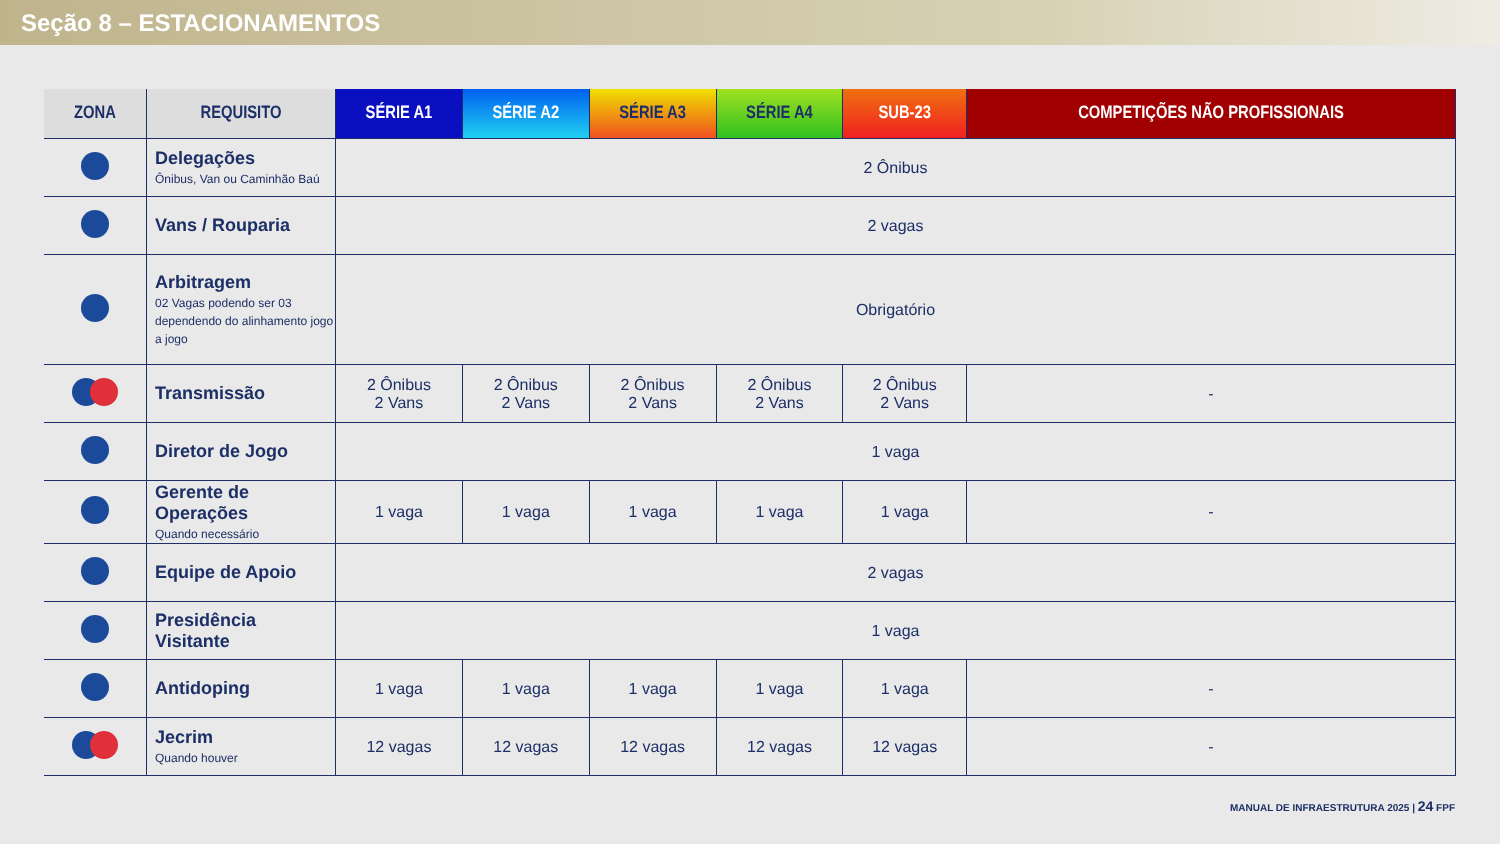Seção 8 – ESTACIONAMENTOS
| ZONA | REQUISITO | SÉRIE A1 | SÉRIE A2 | SÉRIE A3 | SÉRIE A4 | SUB-23 | COMPETIÇÕES NÃO PROFISSIONAIS |
| --- | --- | --- | --- | --- | --- | --- | --- |
| | Delegações Ônibus, Van ou Caminhão Baú | 2 Ônibus | | | | | |
| | Vans / Rouparia | 2 vagas | | | | | |
| | Arbitragem 02 Vagas podendo ser 03 dependendo do alinhamento jogo a jogo | Obrigatório | | | | | |
| | Transmissão | 2 Ônibus 2 Vans | 2 Ônibus 2 Vans | 2 Ônibus 2 Vans | 2 Ônibus 2 Vans | 2 Ônibus 2 Vans | - |
| | Diretor de Jogo | 1 vaga | | | | | |
| | Gerente de Operações Quando necessário | 1 vaga | 1 vaga | 1 vaga | 1 vaga | 1 vaga | - |
| | Equipe de Apoio | 2 vagas | | | | | |
| | Presidência Visitante | 1 vaga | | | | | |
| | Antidoping | 1 vaga | 1 vaga | 1 vaga | 1 vaga | 1 vaga | - |
| | Jecrim Quando houver | 12 vagas | 12 vagas | 12 vagas | 12 vagas | 12 vagas | - |
MANUAL DE INFRAESTRUTURA 2025 | 24 FPF